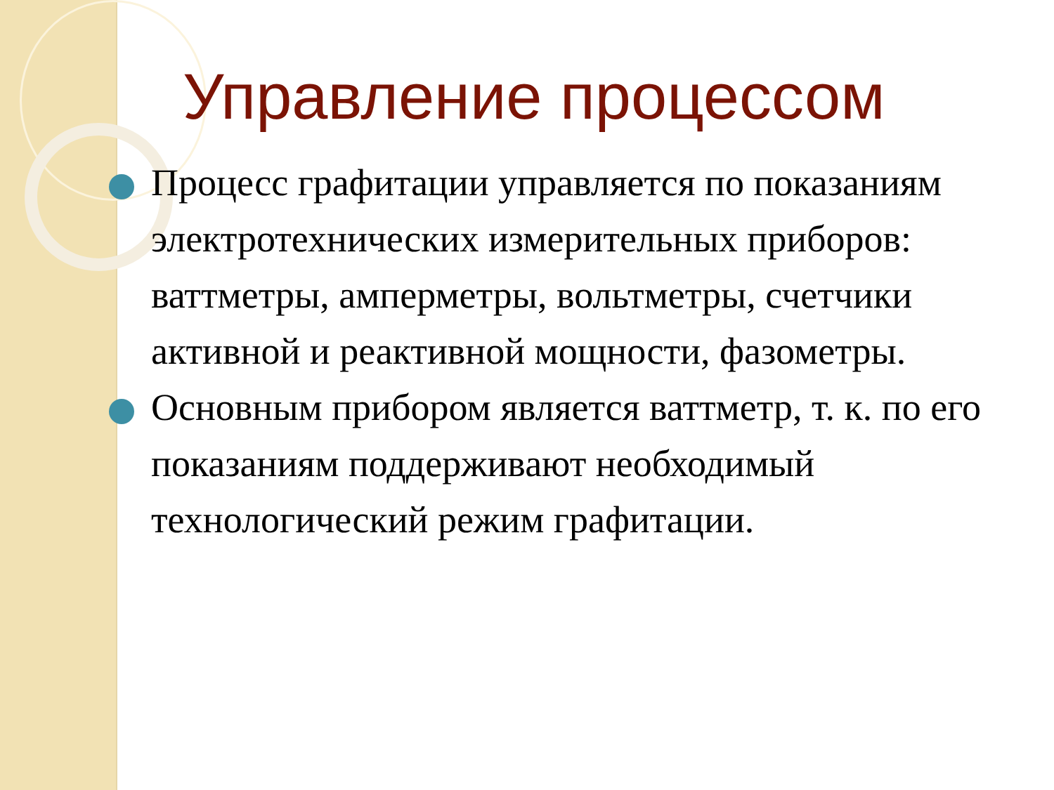Управление процессом
Процесс графитации управляется по показаниям электротехнических измерительных приборов: ваттметры, амперметры, вольтметры, счетчики активной и реактивной мощности, фазометры.
Основным прибором является ваттметр, т. к. по его показаниям поддерживают необходимый технологический режим графитации.